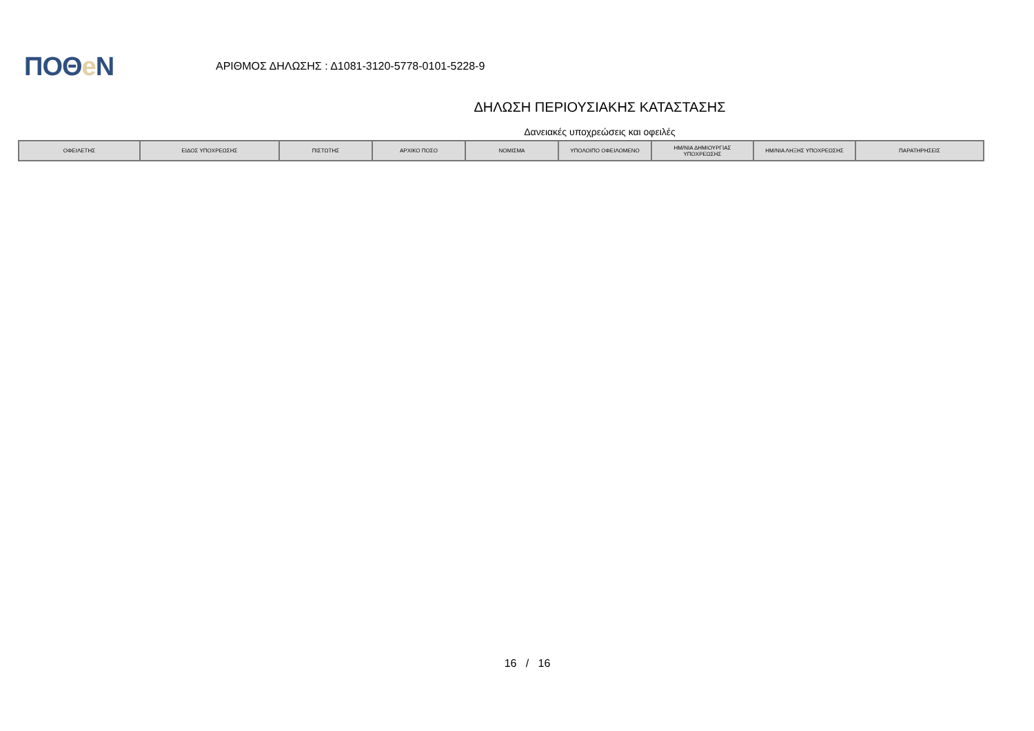ΠΟΘe Ν
ΑΡΙΘΜΟΣ ΔΗΛΩΣΗΣ : Δ1081-3120-5778-0101-5228-9
ΔΗΛΩΣΗ ΠΕΡΙΟΥΣΙΑΚΗΣ ΚΑΤΑΣΤΑΣΗΣ
Δανειακές υποχρεώσεις και οφειλές
| ΟΦΕΙΛΕΤΗΣ | ΕΙΔΟΣ ΥΠΟΧΡΕΩΣΗΣ | ΠΙΣΤΩΤΗΣ | ΑΡΧΙΚΟ ΠΟΣΟ | ΝΟΜΙΣΜΑ | ΥΠΟΛΟΙΠΟ ΟΦΕΙΛΟΜΕΝΟ | ΗΜ/ΝΙΑ ΔΗΜΙΟΥΡΓΙΑΣ ΥΠΟΧΡΕΩΣΗΣ | ΗΜ/ΝΙΑ ΛΗΞΗΣ ΥΠΟΧΡΕΩΣΗΣ | ΠΑΡΑΤΗΡΗΣΕΙΣ |
| --- | --- | --- | --- | --- | --- | --- | --- | --- |
16 / 16